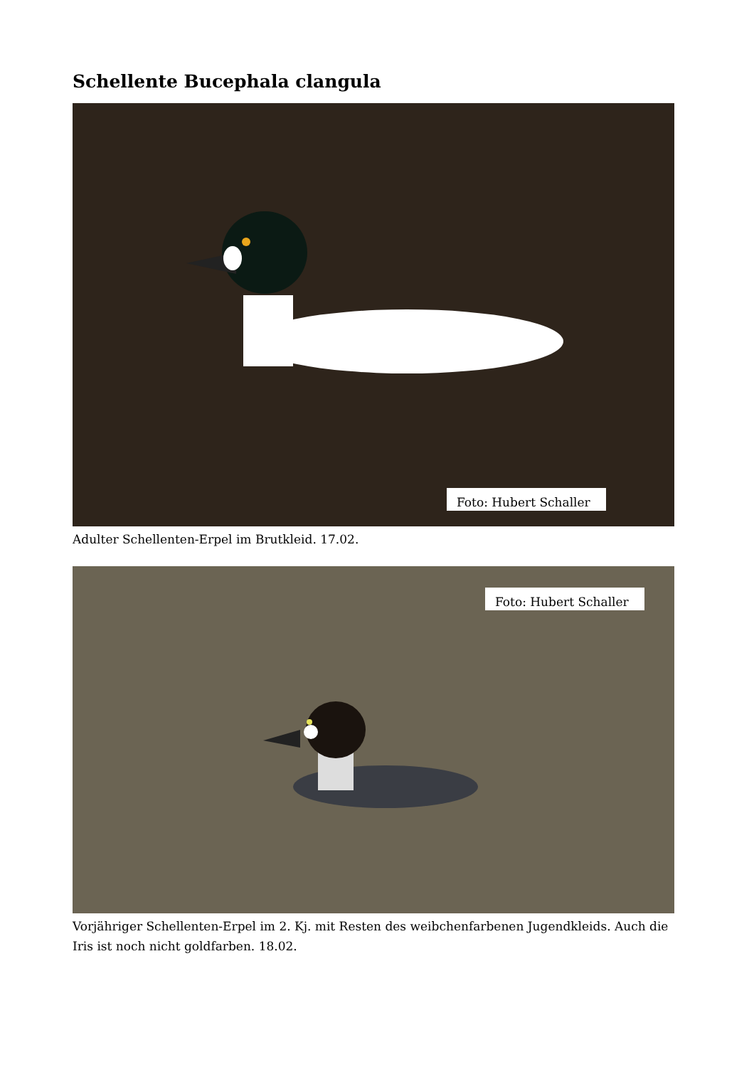Schellente Bucephala clangula
Foto: Hubert Schaller
Adulter Schellenten-Erpel im Brutkleid. 17.02.
Foto: Hubert Schaller
Vorjähriger Schellenten-Erpel im 2. Kj. mit Resten des weibchenfarbenen Jugendkleids. Auch die Iris ist noch nicht goldfarben. 18.02.